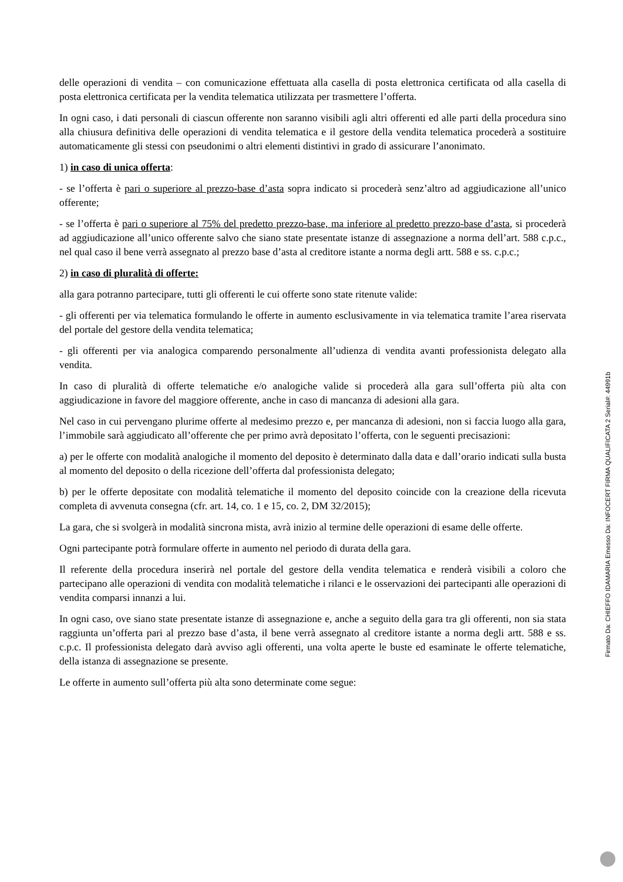delle operazioni di vendita – con comunicazione effettuata alla casella di posta elettronica certificata od alla casella di posta elettronica certificata per la vendita telematica utilizzata per trasmettere l’offerta.
In ogni caso, i dati personali di ciascun offerente non saranno visibili agli altri offerenti ed alle parti della procedura sino alla chiusura definitiva delle operazioni di vendita telematica e il gestore della vendita telematica procederà a sostituire automaticamente gli stessi con pseudonimi o altri elementi distintivi in grado di assicurare l’anonimato.
1) in caso di unica offerta:
- se l’offerta è pari o superiore al prezzo-base d’asta sopra indicato si procederà senz’altro ad aggiudicazione all’unico offerente;
- se l’offerta è pari o superiore al 75% del predetto prezzo-base, ma inferiore al predetto prezzo-base d’asta, si procederà ad aggiudicazione all’unico offerente salvo che siano state presentate istanze di assegnazione a norma dell’art. 588 c.p.c., nel qual caso il bene verrà assegnato al prezzo base d’asta al creditore istante a norma degli artt. 588 e ss. c.p.c.;
2) in caso di pluralità di offerte:
alla gara potranno partecipare, tutti gli offerenti le cui offerte sono state ritenute valide:
- gli offerenti per via telematica formulando le offerte in aumento esclusivamente in via telematica tramite l’area riservata del portale del gestore della vendita telematica;
- gli offerenti per via analogica comparendo personalmente all’udienza di vendita avanti professionista delegato alla vendita.
In caso di pluralità di offerte telematiche e/o analogiche valide si procederà alla gara sull’offerta più alta con aggiudicazione in favore del maggiore offerente, anche in caso di mancanza di adesioni alla gara.
Nel caso in cui pervengano plurime offerte al medesimo prezzo e, per mancanza di adesioni, non si faccia luogo alla gara, l’immobile sarà aggiudicato all’offerente che per primo avrà depositato l’offerta, con le seguenti precisazioni:
a) per le offerte con modalità analogiche il momento del deposito è determinato dalla data e dall’orario indicati sulla busta al momento del deposito o della ricezione dell’offerta dal professionista delegato;
b) per le offerte depositate con modalità telematiche il momento del deposito coincide con la creazione della ricevuta completa di avvenuta consegna (cfr. art. 14, co. 1 e 15, co. 2, DM 32/2015);
La gara, che si svolgerà in modalità sincrona mista, avrà inizio al termine delle operazioni di esame delle offerte.
Ogni partecipante potrà formulare offerte in aumento nel periodo di durata della gara.
Il referente della procedura inserirà nel portale del gestore della vendita telematica e renderà visibili a coloro che partecipano alle operazioni di vendita con modalità telematiche i rilanci e le osservazioni dei partecipanti alle operazioni di vendita comparsi innanzi a lui.
In ogni caso, ove siano state presentate istanze di assegnazione e, anche a seguito della gara tra gli offerenti, non sia stata raggiunta un’offerta pari al prezzo base d’asta, il bene verrà assegnato al creditore istante a norma degli artt. 588 e ss. c.p.c. Il professionista delegato darà avviso agli offerenti, una volta aperte le buste ed esaminate le offerte telematiche, della istanza di assegnazione se presente.
Le offerte in aumento sull’offerta più alta sono determinate come segue:
Firmato Da: CHIEFFO IDAMARIA Emesso Da: INFOCERT FIRMA QUALIFICATA 2 Serial#: 44991b